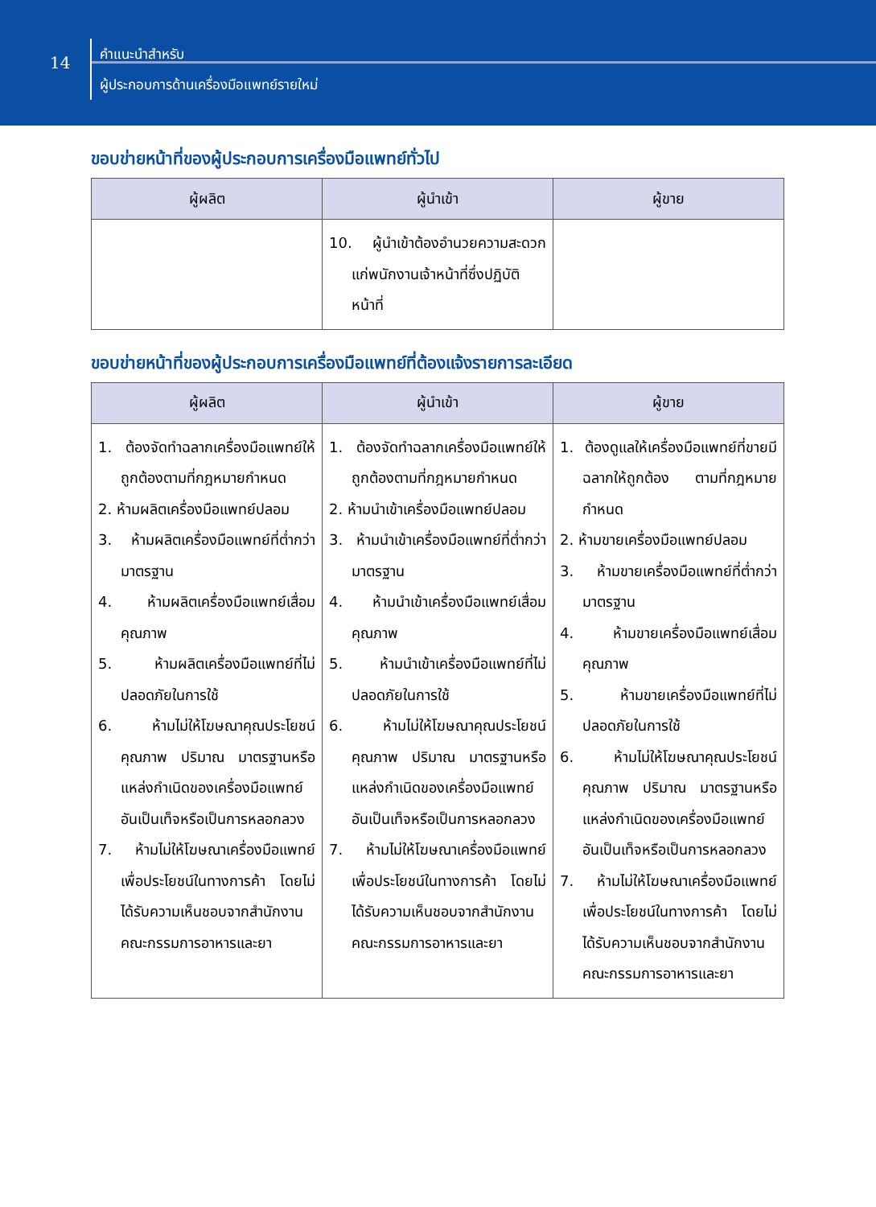14
คำแนะนำสำหรับ
ผู้ประกอบการด้านเครื่องมือแพทย์รายใหม่
ขอบข่ายหน้าที่ของผู้ประกอบการเครื่องมือแพทย์ทั่วไป
| ผู้ผลิต | ผู้นำเข้า | ผู้ขาย |
| --- | --- | --- |
| | 10. ผู้นำเข้าต้องอำนวยความสะดวกแก่พนักงานเจ้าหน้าที่ซึ่งปฏิบัติหน้าที่ | |
ขอบข่ายหน้าที่ของผู้ประกอบการเครื่องมือแพทย์ที่ต้องแจ้งรายการละเอียด
| ผู้ผลิต | ผู้นำเข้า | ผู้ขาย |
| --- | --- | --- |
| 1. ต้องจัดทำฉลากเครื่องมือแพทย์ให้ถูกต้องตามที่กฎหมายกำหนด 2. ห้ามผลิตเครื่องมือแพทย์ปลอม 3. ห้ามผลิตเครื่องมือแพทย์ที่ต่ำกว่ามาตรฐาน 4. ห้ามผลิตเครื่องมือแพทย์เสื่อมคุณภาพ 5. ห้ามผลิตเครื่องมือแพทย์ที่ไม่ปลอดภัยในการใช้ 6. ห้ามไม่ให้โฆษณาคุณประโยชน์คุณภาพ ปริมาณ มาตรฐานหรือแหล่งกำเนิดของเครื่องมือแพทย์ อันเป็นเท็จหรือเป็นการหลอกลวง 7. ห้ามไม่ให้โฆษณาเครื่องมือแพทย์เพื่อประโยชน์ในทางการค้า โดยไม่ได้รับความเห็นชอบจากสำนักงานคณะกรรมการอาหารและยา | 1. ต้องจัดทำฉลากเครื่องมือแพทย์ให้ถูกต้องตามที่กฎหมายกำหนด 2. ห้ามนำเข้าเครื่องมือแพทย์ปลอม 3. ห้ามนำเข้าเครื่องมือแพทย์ที่ต่ำกว่ามาตรฐาน 4. ห้ามนำเข้าเครื่องมือแพทย์เสื่อมคุณภาพ 5. ห้ามนำเข้าเครื่องมือแพทย์ที่ไม่ปลอดภัยในการใช้ 6. ห้ามไม่ให้โฆษณาคุณประโยชน์คุณภาพ ปริมาณ มาตรฐานหรือแหล่งกำเนิดของเครื่องมือแพทย์ อันเป็นเท็จหรือเป็นการหลอกลวง 7. ห้ามไม่ให้โฆษณาเครื่องมือแพทย์เพื่อประโยชน์ในทางการค้า โดยไม่ได้รับความเห็นชอบจากสำนักงานคณะกรรมการอาหารและยา | 1. ต้องดูแลให้เครื่องมือแพทย์ที่ขายมีฉลากให้ถูกต้อง ตามที่กฎหมายกำหนด 2. ห้ามขายเครื่องมือแพทย์ปลอม 3. ห้ามขายเครื่องมือแพทย์ที่ต่ำกว่ามาตรฐาน 4. ห้ามขายเครื่องมือแพทย์เสื่อมคุณภาพ 5. ห้ามขายเครื่องมือแพทย์ที่ไม่ปลอดภัยในการใช้ 6. ห้ามไม่ให้โฆษณาคุณประโยชน์คุณภาพ ปริมาณ มาตรฐานหรือแหล่งกำเนิดของเครื่องมือแพทย์ อันเป็นเท็จหรือเป็นการหลอกลวง 7. ห้ามไม่ให้โฆษณาเครื่องมือแพทย์เพื่อประโยชน์ในทางการค้า โดยไม่ได้รับความเห็นชอบจากสำนักงานคณะกรรมการอาหารและยา |